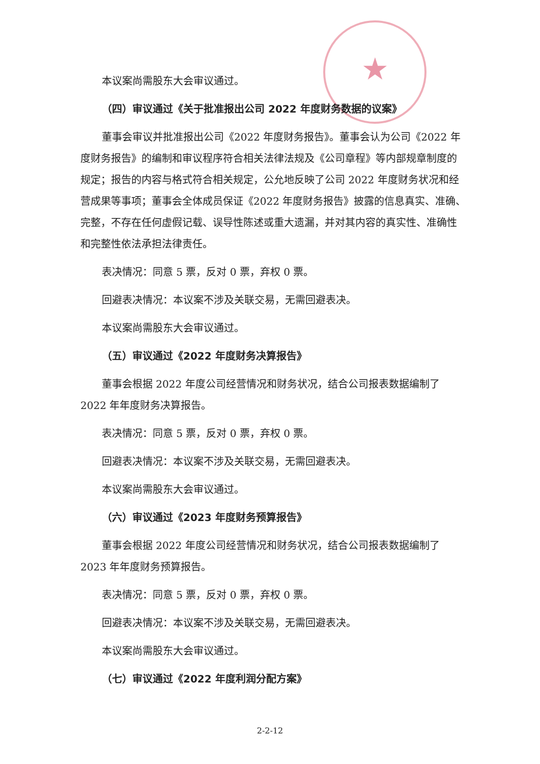★
本议案尚需股东大会审议通过。
（四）审议通过《关于批准报出公司 2022 年度财务数据的议案》
董事会审议并批准报出公司《2022 年度财务报告》。董事会认为公司《2022 年度财务报告》的编制和审议程序符合相关法律法规及《公司章程》等内部规章制度的规定；报告的内容与格式符合相关规定，公允地反映了公司 2022 年度财务状况和经营成果等事项；董事会全体成员保证《2022 年度财务报告》披露的信息真实、准确、完整，不存在任何虚假记载、误导性陈述或重大遗漏，并对其内容的真实性、准确性和完整性依法承担法律责任。
表决情况：同意 5 票，反对 0 票，弃权 0 票。
回避表决情况：本议案不涉及关联交易，无需回避表决。
本议案尚需股东大会审议通过。
（五）审议通过《2022 年度财务决算报告》
董事会根据 2022 年度公司经营情况和财务状况，结合公司报表数据编制了 2022 年年度财务决算报告。
表决情况：同意 5 票，反对 0 票，弃权 0 票。
回避表决情况：本议案不涉及关联交易，无需回避表决。
本议案尚需股东大会审议通过。
（六）审议通过《2023 年度财务预算报告》
董事会根据 2022 年度公司经营情况和财务状况，结合公司报表数据编制了 2023 年年度财务预算报告。
表决情况：同意 5 票，反对 0 票，弃权 0 票。
回避表决情况：本议案不涉及关联交易，无需回避表决。
本议案尚需股东大会审议通过。
（七）审议通过《2022 年度利润分配方案》
2-2-12